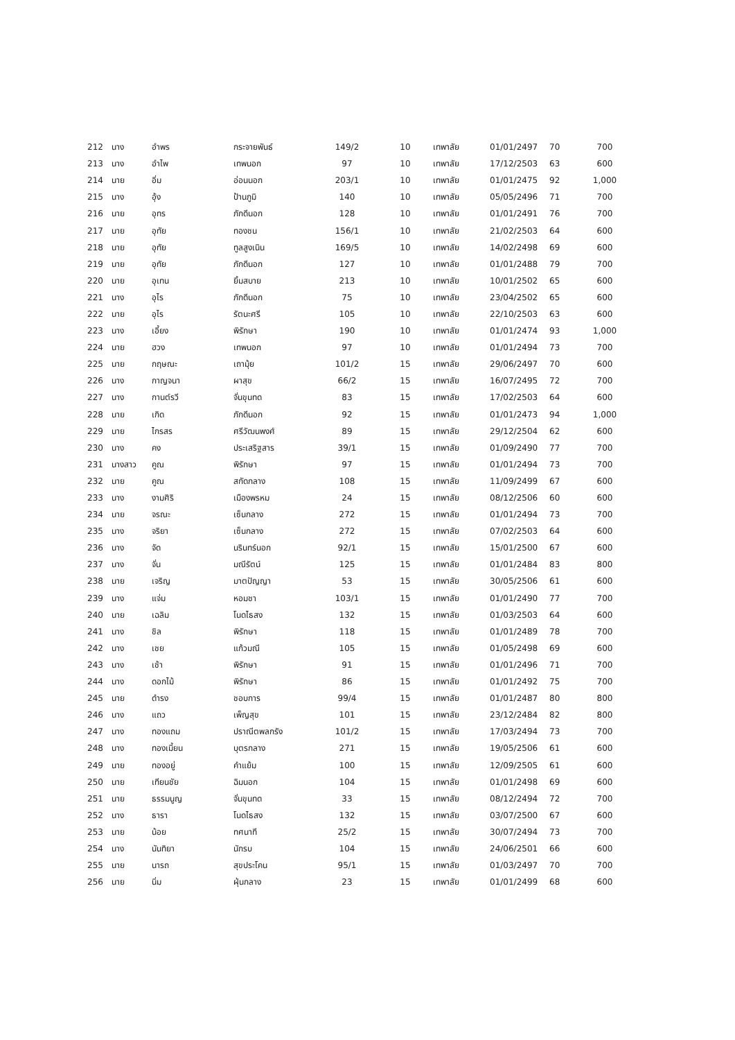| 212 | นาง | อำพร | กระจายพันธ์ | 149/2 | 10 | เทพาลัย | 01/01/2497 | 70 | 700 |
| 213 | นาง | อำไพ | เทพนอก | 97 | 10 | เทพาลัย | 17/12/2503 | 63 | 600 |
| 214 | นาย | อิ่ม | อ่อนนอก | 203/1 | 10 | เทพาลัย | 01/01/2475 | 92 | 1,000 |
| 215 | นาง | อุ้ง | ป้านภูมิ | 140 | 10 | เทพาลัย | 05/05/2496 | 71 | 700 |
| 216 | นาย | อุทร | ภักดีนอก | 128 | 10 | เทพาลัย | 01/01/2491 | 76 | 700 |
| 217 | นาย | อุทัย | ทองชน | 156/1 | 10 | เทพาลัย | 21/02/2503 | 64 | 600 |
| 218 | นาย | อุทัย | ทูลสูงเนิน | 169/5 | 10 | เทพาลัย | 14/02/2498 | 69 | 600 |
| 219 | นาย | อุทัย | ภักดีนอก | 127 | 10 | เทพาลัย | 01/01/2488 | 79 | 700 |
| 220 | นาย | อุเทน | ยิ้มสบาย | 213 | 10 | เทพาลัย | 10/01/2502 | 65 | 600 |
| 221 | นาง | อุไร | ภักดีนอก | 75 | 10 | เทพาลัย | 23/04/2502 | 65 | 600 |
| 222 | นาย | อุไร | รัตนะศรี | 105 | 10 | เทพาลัย | 22/10/2503 | 63 | 600 |
| 223 | นาง | เอี้ยง | พิรักษา | 190 | 10 | เทพาลัย | 01/01/2474 | 93 | 1,000 |
| 224 | นาย | ฮวง | เทพนอก | 97 | 10 | เทพาลัย | 01/01/2494 | 73 | 700 |
| 225 | นาย | กฤษณะ | เถามุ้ย | 101/2 | 15 | เทพาลัย | 29/06/2497 | 70 | 600 |
| 226 | นาง | กาญจนา | ผาสุข | 66/2 | 15 | เทพาลัย | 16/07/2495 | 72 | 700 |
| 227 | นาง | กานต์รวี | จั่นขุนทด | 83 | 15 | เทพาลัย | 17/02/2503 | 64 | 600 |
| 228 | นาย | เกิด | ภักดีนอก | 92 | 15 | เทพาลัย | 01/01/2473 | 94 | 1,000 |
| 229 | นาย | ไกรสร | ศรีวัฒนพงศ์ | 89 | 15 | เทพาลัย | 29/12/2504 | 62 | 600 |
| 230 | นาง | คง | ประเสริฐสาร | 39/1 | 15 | เทพาลัย | 01/09/2490 | 77 | 700 |
| 231 | นางสาว | คูณ | พิรักษา | 97 | 15 | เทพาลัย | 01/01/2494 | 73 | 700 |
| 232 | นาย | คูณ | สกัดกลาง | 108 | 15 | เทพาลัย | 11/09/2499 | 67 | 600 |
| 233 | นาง | งามศิริ | เมืองพรหม | 24 | 15 | เทพาลัย | 08/12/2506 | 60 | 600 |
| 234 | นาย | จรณะ | เซ็นกลาง | 272 | 15 | เทพาลัย | 01/01/2494 | 73 | 700 |
| 235 | นาง | จริยา | เซ็นกลาง | 272 | 15 | เทพาลัย | 07/02/2503 | 64 | 600 |
| 236 | นาง | จัด | นรินทร์นอก | 92/1 | 15 | เทพาลัย | 15/01/2500 | 67 | 600 |
| 237 | นาง | จั่น | มณีรัตน์ | 125 | 15 | เทพาลัย | 01/01/2484 | 83 | 800 |
| 238 | นาย | เจริญ | มาตปัญญา | 53 | 15 | เทพาลัย | 30/05/2506 | 61 | 600 |
| 239 | นาง | แจ่ม | หอมชา | 103/1 | 15 | เทพาลัย | 01/01/2490 | 77 | 700 |
| 240 | นาย | เฉลิม | โนดไธสง | 132 | 15 | เทพาลัย | 01/03/2503 | 64 | 600 |
| 241 | นาง | ชิล | พิรักษา | 118 | 15 | เทพาลัย | 01/01/2489 | 78 | 700 |
| 242 | นาง | เชย | แก้วมณี | 105 | 15 | เทพาลัย | 01/05/2498 | 69 | 600 |
| 243 | นาง | เช้า | พิรักษา | 91 | 15 | เทพาลัย | 01/01/2496 | 71 | 700 |
| 244 | นาง | ดอกไม้ | พิรักษา | 86 | 15 | เทพาลัย | 01/01/2492 | 75 | 700 |
| 245 | นาย | ดำรง | ชอบการ | 99/4 | 15 | เทพาลัย | 01/01/2487 | 80 | 800 |
| 246 | นาง | แถว | เพ็ญสุข | 101 | 15 | เทพาลัย | 23/12/2484 | 82 | 800 |
| 247 | นาง | ทองแถม | ปราณีตพลกรัง | 101/2 | 15 | เทพาลัย | 17/03/2494 | 73 | 700 |
| 248 | นาง | ทองเมี้ยน | บุตรกลาง | 271 | 15 | เทพาลัย | 19/05/2506 | 61 | 600 |
| 249 | นาย | ทองอยู่ | คำแย้ม | 100 | 15 | เทพาลัย | 12/09/2505 | 61 | 600 |
| 250 | นาย | เทียนชัย | ฉิมนอก | 104 | 15 | เทพาลัย | 01/01/2498 | 69 | 600 |
| 251 | นาย | ธรรมนูญ | จั่นขุนทด | 33 | 15 | เทพาลัย | 08/12/2494 | 72 | 700 |
| 252 | นาง | ธารา | โนดไธสง | 132 | 15 | เทพาลัย | 03/07/2500 | 67 | 600 |
| 253 | นาย | น้อย | ทศนาที | 25/2 | 15 | เทพาลัย | 30/07/2494 | 73 | 700 |
| 254 | นาง | นันทิยา | นักรบ | 104 | 15 | เทพาลัย | 24/06/2501 | 66 | 600 |
| 255 | นาย | นารถ | สุขประโคน | 95/1 | 15 | เทพาลัย | 01/03/2497 | 70 | 700 |
| 256 | นาย | นิ่ม | ฝุ่นกลาง | 23 | 15 | เทพาลัย | 01/01/2499 | 68 | 600 |